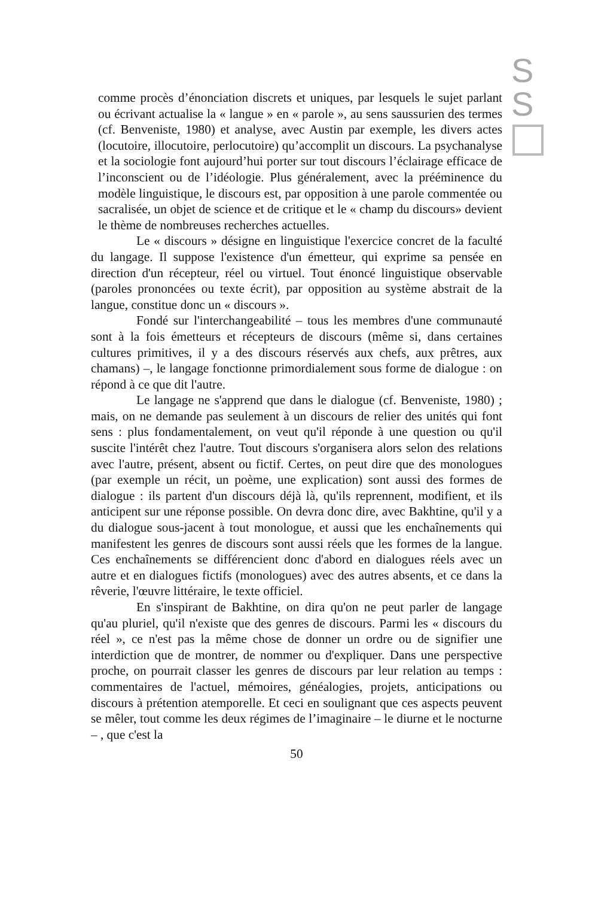S
S
comme procès d’énonciation discrets et uniques, par lesquels le sujet parlant ou écrivant actualise la « langue » en « parole », au sens saussurien des termes (cf. Benveniste, 1980) et analyse, avec Austin par exemple, les divers actes (locutoire, illocutoire, perlocutoire) qu’accomplit un discours. La psychanalyse et la sociologie font aujourd’hui porter sur tout discours l’éclairage efficace de l’inconscient ou de l’idéologie. Plus généralement, avec la prééminence du modèle linguistique, le discours est, par opposition à une parole commentée ou sacralisée, un objet de science et de critique et le « champ du discours» devient le thème de nombreuses recherches actuelles.
Le « discours » désigne en linguistique l'exercice concret de la faculté du langage. Il suppose l'existence d'un émetteur, qui exprime sa pensée en direction d'un récepteur, réel ou virtuel. Tout énoncé linguistique observable (paroles prononcées ou texte écrit), par opposition au système abstrait de la langue, constitue donc un « discours ».
Fondé sur l'interchangeabilité – tous les membres d'une communauté sont à la fois émetteurs et récepteurs de discours (même si, dans certaines cultures primitives, il y a des discours réservés aux chefs, aux prêtres, aux chamans) –, le langage fonctionne primordialement sous forme de dialogue : on répond à ce que dit l'autre.
Le langage ne s'apprend que dans le dialogue (cf. Benveniste, 1980) ; mais, on ne demande pas seulement à un discours de relier des unités qui font sens : plus fondamentalement, on veut qu'il réponde à une question ou qu'il suscite l'intérêt chez l'autre. Tout discours s'organisera alors selon des relations avec l'autre, présent, absent ou fictif. Certes, on peut dire que des monologues (par exemple un récit, un poème, une explication) sont aussi des formes de dialogue : ils partent d'un discours déjà là, qu'ils reprennent, modifient, et ils anticipent sur une réponse possible. On devra donc dire, avec Bakhtine, qu'il y a du dialogue sous-jacent à tout monologue, et aussi que les enchaînements qui manifestent les genres de discours sont aussi réels que les formes de la langue. Ces enchaînements se différencient donc d'abord en dialogues réels avec un autre et en dialogues fictifs (monologues) avec des autres absents, et ce dans la rêverie, l'œuvre littéraire, le texte officiel.
En s'inspirant de Bakhtine, on dira qu'on ne peut parler de langage qu'au pluriel, qu'il n'existe que des genres de discours. Parmi les « discours du réel », ce n'est pas la même chose de donner un ordre ou de signifier une interdiction que de montrer, de nommer ou d'expliquer. Dans une perspective proche, on pourrait classer les genres de discours par leur relation au temps : commentaires de l'actuel, mémoires, généalogies, projets, anticipations ou discours à prétention atemporelle. Et ceci en soulignant que ces aspects peuvent se mêler, tout comme les deux régimes de l’imaginaire – le diurne et le nocturne – , que c'est la
50